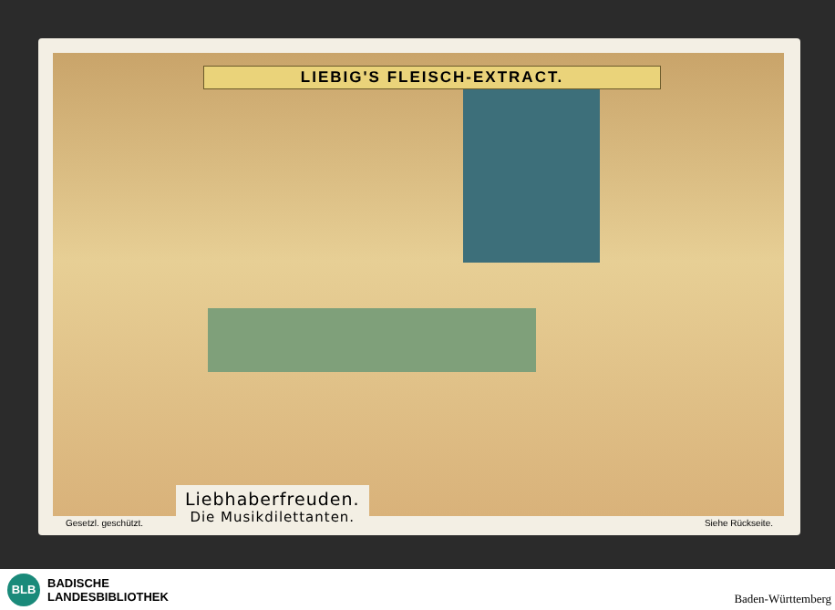LIEBIG'S FLEISCH-EXTRACT.
Liebhaberfreuden.
Die Musikdilettanten.
Gesetzl. geschützt. Siehe Rückseite.
BLB
BADISCHE
LANDESBIBLIOTHEK
Baden-Württemberg